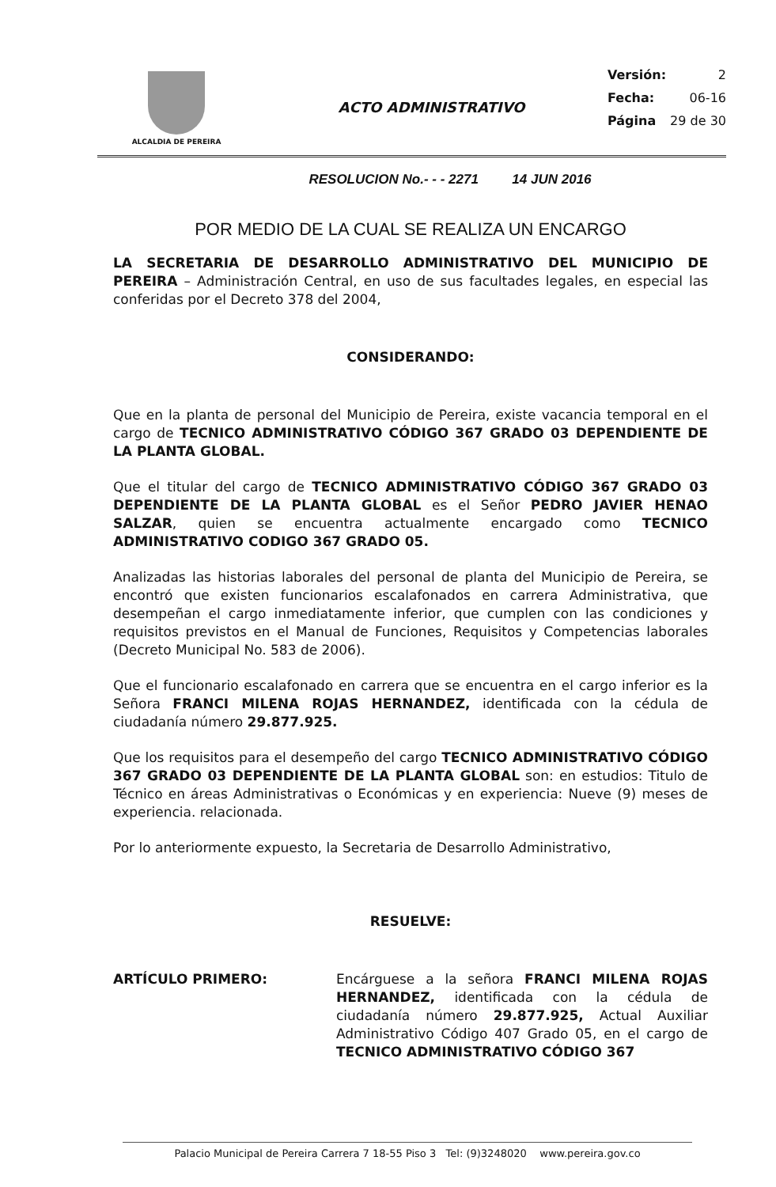ALCALDIA DE PEREIRA
ACTO ADMINISTRATIVO
Versión: 2
Fecha: 06-16
Página 29 de 30
RESOLUCION No.- - - 2271 14 JUN 2016
POR MEDIO DE LA CUAL SE REALIZA UN ENCARGO
LA SECRETARIA DE DESARROLLO ADMINISTRATIVO DEL MUNICIPIO DE PEREIRA – Administración Central, en uso de sus facultades legales, en especial las conferidas por el Decreto 378 del 2004,
CONSIDERANDO:
Que en la planta de personal del Municipio de Pereira, existe vacancia temporal en el cargo de TECNICO ADMINISTRATIVO CÓDIGO 367 GRADO 03 DEPENDIENTE DE LA PLANTA GLOBAL.
Que el titular del cargo de TECNICO ADMINISTRATIVO CÓDIGO 367 GRADO 03 DEPENDIENTE DE LA PLANTA GLOBAL es el Señor PEDRO JAVIER HENAO SALZAR, quien se encuentra actualmente encargado como TECNICO ADMINISTRATIVO CODIGO 367 GRADO 05.
Analizadas las historias laborales del personal de planta del Municipio de Pereira, se encontró que existen funcionarios escalafonados en carrera Administrativa, que desempeñan el cargo inmediatamente inferior, que cumplen con las condiciones y requisitos previstos en el Manual de Funciones, Requisitos y Competencias laborales (Decreto Municipal No. 583 de 2006).
Que el funcionario escalafonado en carrera que se encuentra en el cargo inferior es la Señora FRANCI MILENA ROJAS HERNANDEZ, identificada con la cédula de ciudadanía número 29.877.925.
Que los requisitos para el desempeño del cargo TECNICO ADMINISTRATIVO CÓDIGO 367 GRADO 03 DEPENDIENTE DE LA PLANTA GLOBAL son: en estudios: Titulo de Técnico en áreas Administrativas o Económicas y en experiencia: Nueve (9) meses de experiencia. relacionada.
Por lo anteriormente expuesto, la Secretaria de Desarrollo Administrativo,
RESUELVE:
ARTÍCULO PRIMERO: Encárguese a la señora FRANCI MILENA ROJAS HERNANDEZ, identificada con la cédula de ciudadanía número 29.877.925, Actual Auxiliar Administrativo Código 407 Grado 05, en el cargo de TECNICO ADMINISTRATIVO CÓDIGO 367
Palacio Municipal de Pereira Carrera 7 18-55 Piso 3 Tel: (9)3248020 www.pereira.gov.co